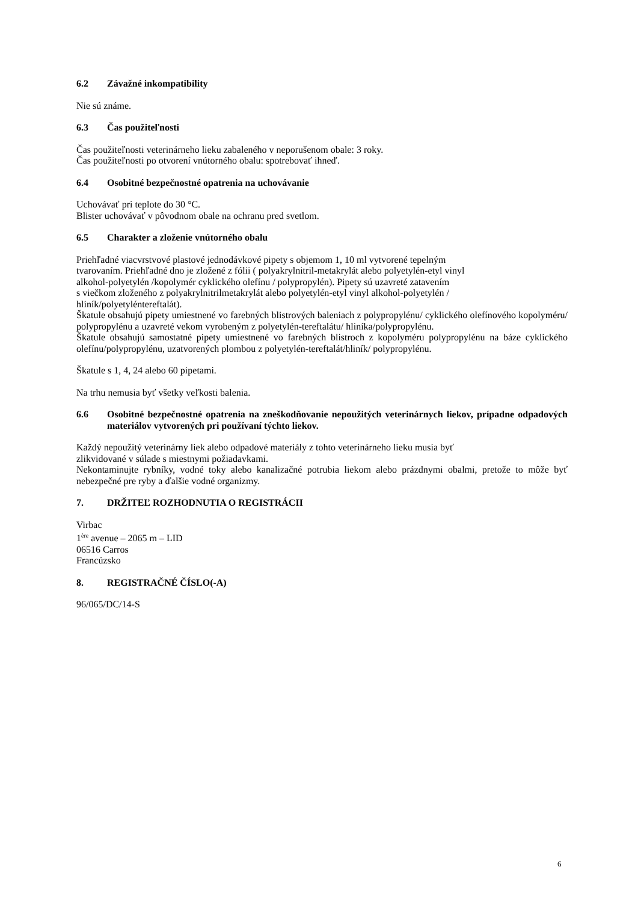6.2 Závažné inkompatibility
Nie sú známe.
6.3 Čas použiteľnosti
Čas použiteľnosti veterinárneho lieku zabaleného v neporušenom obale: 3 roky.
Čas použiteľnosti po otvorení vnútorného obalu: spotrebovať ihneď.
6.4 Osobitné bezpečnostné opatrenia na uchovávanie
Uchovávať pri teplote do 30 °C.
Blister uchovávať v pôvodnom obale na ochranu pred svetlom.
6.5 Charakter a zloženie vnútorného obalu
Priehľadné viacvrstvové plastové jednodávkové pipety s objemom 1, 10 ml vytvorené tepelným
tvarovaním. Priehľadné dno je zložené z fólii ( polyakrylnitril-metakrylát alebo polyetylén-etyl vinyl
alkohol-polyetylén /kopolymér cyklického olefínu / polypropylén). Pipety sú uzavreté zatavením
s viečkom zloženého z polyakrylnitrilmetakrylát alebo polyetylén-etyl vinyl alkohol-polyetylén /
hliník/polyetyléntereftalát).
Škatule obsahujú pipety umiestnené vo farebných blistrových baleniach z polypropylénu/ cyklického olefínového kopolyméru/ polypropylénu a uzavreté vekom vyrobeným z polyetylén-tereftalátu/ hliníka/polypropylénu.
Škatule obsahujú samostatné pipety umiestnené vo farebných blistroch z kopolyméru polypropylénu na báze cyklického olefínu/polypropylénu, uzatvorených plombou z polyetylén-tereftalát/hliník/ polypropylénu.
Škatule s 1, 4, 24 alebo 60 pipetami.
Na trhu nemusia byť všetky veľkosti balenia.
6.6 Osobitné bezpečnostné opatrenia na zneškodňovanie nepoužitých veterinárnych liekov, prípadne odpadových materiálov vytvorených pri používaní týchto liekov.
Každý nepoužitý veterinárny liek alebo odpadové materiály z tohto veterinárneho lieku musia byť
zlikvidované v súlade s miestnymi požiadavkami.
Nekontaminujte rybníky, vodné toky alebo kanalizačné potrubia liekom alebo prázdnymi obalmi, pretože to môže byť nebezpečné pre ryby a ďalšie vodné organizmy.
7. DRŽITEĽ ROZHODNUTIA O REGISTRÁCII
Virbac
1<sup>ère</sup> avenue – 2065 m – LID
06516 Carros
Francúzsko
8. REGISTRAČNÉ ČÍSLO(-A)
96/065/DC/14-S
6